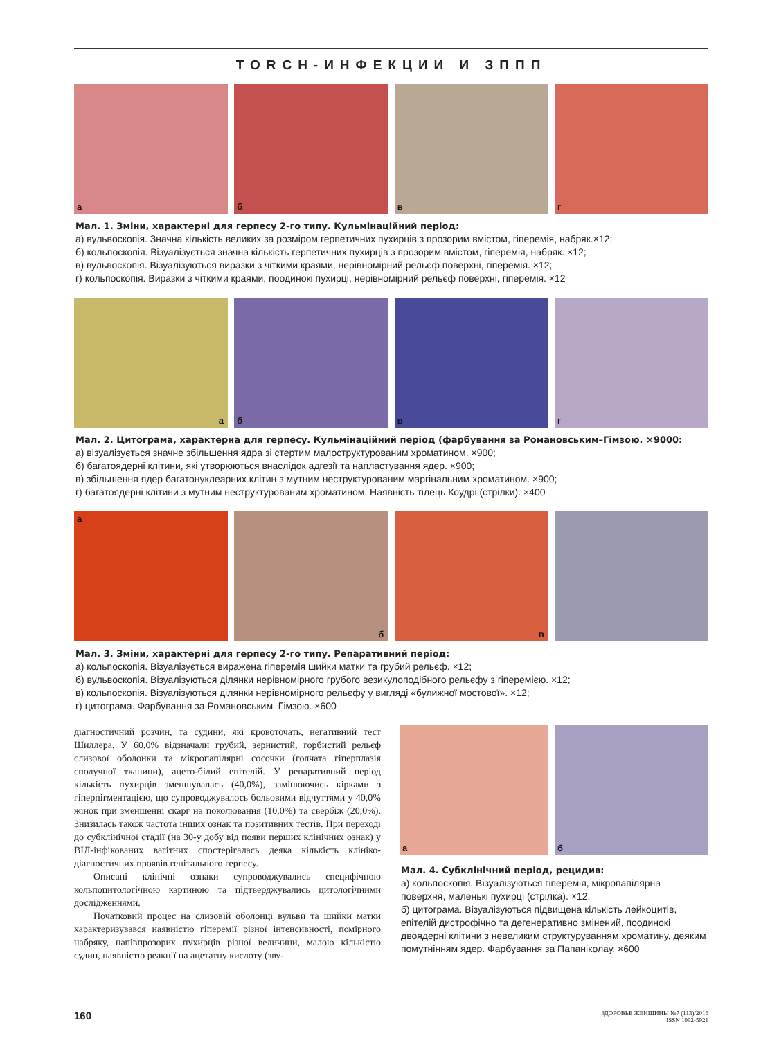TORCH-ИНФЕКЦИИ И ЗППП
а
б
в
г
Мал. 1. Зміни, характерні для герпесу 2-го типу. Кульмінаційний період:
а) вульвоскопія. Значна кількість великих за розміром герпетичних пухирців з прозорим вмістом, гіперемія, набряк.×12;
б) кольпоскопія. Візуалізується значна кількість герпетичних пухирців з прозорим вмістом, гіперемія, набряк. ×12;
в) вульвоскопія. Візуалізуються виразки з чіткими краями, нерівномірний рельєф поверхні, гіперемія. ×12;
г) кольпоскопія. Виразки з чіткими краями, поодинокі пухирці, нерівномірний рельєф поверхні, гіперемія. ×12
а
б
в
г
Мал. 2. Цитограма, характерна для герпесу. Кульмінаційний період (фарбування за Романовським–Гімзою. ×9000:
а) візуалізується значне збільшення ядра зі стертим малоструктурованим хроматином. ×900;
б) багатоядерні клітини, які утворюються внаслідок адгезії та напластування ядер. ×900;
в) збільшення ядер багатонуклеарних клітин з мутним неструктурованим маргінальним хроматином. ×900;
г) багатоядерні клітини з мутним неструктурованим хроматином. Наявність тілець Коудрі (стрілки). ×400
а
б
в
Мал. 3. Зміни, характерні для герпесу 2-го типу. Репаративний період:
а) кольпоскопія. Візуалізується виражена гіперемія шийки матки та грубий рельєф. ×12;
б) вульвоскопія. Візуалізуються ділянки нерівномірного грубого везикулоподібного рельєфу з гіперемією. ×12;
в) кольпоскопія. Візуалізуються ділянки нерівномірного рельєфу у вигляді «булижної мостової». ×12;
г) цитограма. Фарбування за Романовським–Гімзою. ×600
діагностичний розчин, та судини, які кровоточать, негативний тест Шиллера. У 60,0% відзначали грубий, зернистий, горбистий рельєф слизової оболонки та мікропапілярні сосочки (голчата гіперплазія сполучної тканини), ацето-білий епітелій. У репаративний період кількість пухирців зменшувалась (40,0%), замінюючись кірками з гіперпігментацією, що супроводжувалось больовими відчуттями у 40,0% жінок при зменшенні скарг на поколювання (10,0%) та свербіж (20,0%). Знизилась також частота інших ознак та позитивних тестів. При переході до субклінічної стадії (на 30-у добу від появи перших клінічних ознак) у ВІЛ-інфікованих вагітних спостерігалась деяка кількість клініко-діагностичних проявів генітального герпесу.
Описані клінічні ознаки супроводжувались специфічною кольпоцитологічною картиною та підтверджувались цитологічними дослідженнями.
Початковий процес на слизовій оболонці вульви та шийки матки характеризувався наявністю гіперемії різної інтенсивності, помірного набряку, напівпрозорих пухирців різної величини, малою кількістю судин, наявністю реакції на ацетатну кислоту (зву-
а
б
Мал. 4. Субклінічний період, рецидив:
а) кольпоскопія. Візуалізуються гіперемія, мікропапілярна поверхня, маленькі пухирці (стрілка). ×12;
б) цитограма. Візуалізуються підвищена кількість лейкоцитів, епітелій дистрофічно та дегенеративно змінений, поодинокі двоядерні клітини з невеликим структуруванням хроматину, деяким помутнінням ядер. Фарбування за Папаніколау. ×600
160 ЗДОРОВЬЕ ЖЕНЩИНЫ №7 (113)/2016
ISSN 1992-5921